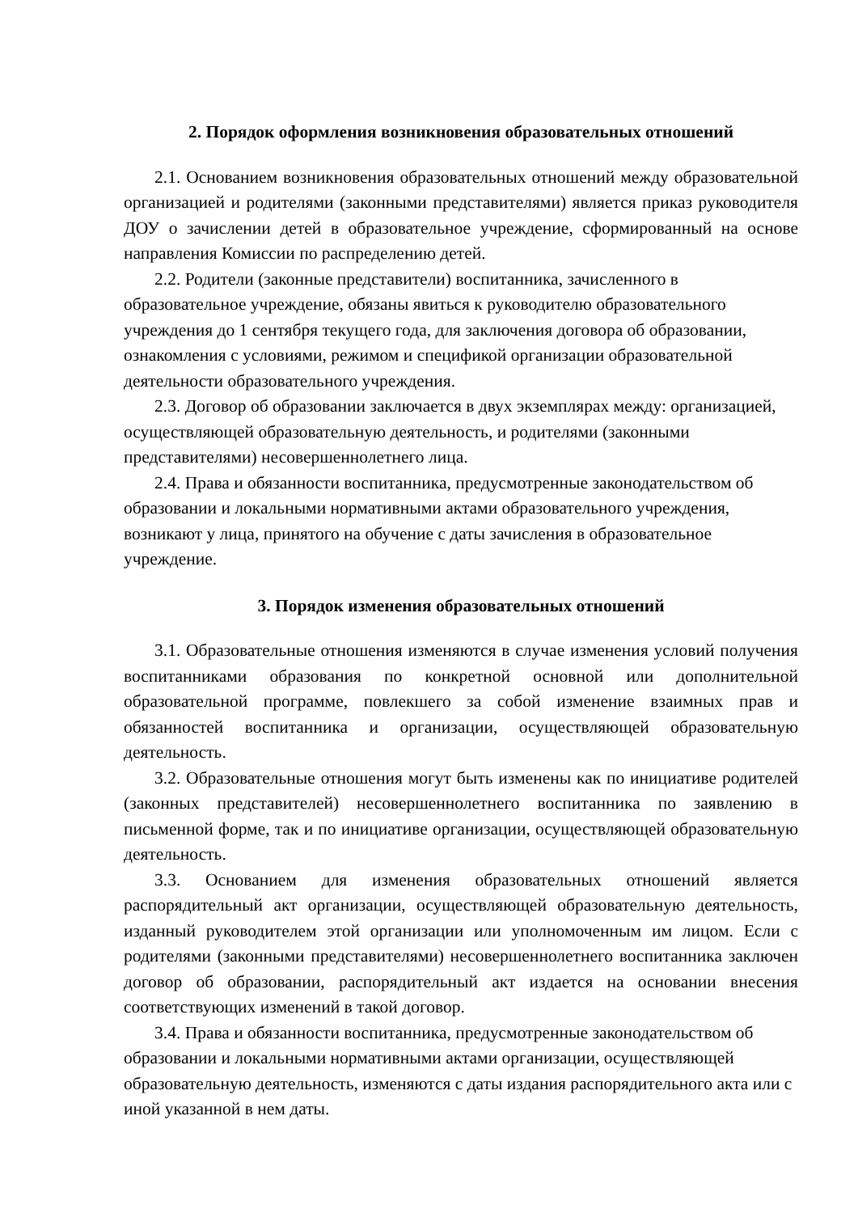2. Порядок оформления возникновения образовательных отношений
2.1. Основанием возникновения образовательных отношений между образовательной организацией и родителями (законными представителями) является приказ руководителя ДОУ о зачислении детей в образовательное учреждение, сформированный на основе направления Комиссии по распределению детей.
2.2. Родители (законные представители) воспитанника, зачисленного в образовательное учреждение, обязаны явиться к руководителю образовательного учреждения до 1 сентября текущего года, для заключения договора об образовании, ознакомления с условиями, режимом и спецификой организации образовательной деятельности образовательного учреждения.
2.3. Договор об образовании заключается в двух экземплярах между: организацией, осуществляющей образовательную деятельность, и родителями (законными представителями) несовершеннолетнего лица.
2.4. Права и обязанности воспитанника, предусмотренные законодательством об образовании и локальными нормативными актами образовательного учреждения, возникают у лица, принятого на обучение с даты зачисления в образовательное учреждение.
3. Порядок изменения образовательных отношений
3.1. Образовательные отношения изменяются в случае изменения условий получения воспитанниками образования по конкретной основной или дополнительной образовательной программе, повлекшего за собой изменение взаимных прав и обязанностей воспитанника и организации, осуществляющей образовательную деятельность.
3.2. Образовательные отношения могут быть изменены как по инициативе родителей (законных представителей) несовершеннолетнего воспитанника по заявлению в письменной форме, так и по инициативе организации, осуществляющей образовательную деятельность.
3.3. Основанием для изменения образовательных отношений является распорядительный акт организации, осуществляющей образовательную деятельность, изданный руководителем этой организации или уполномоченным им лицом. Если с родителями (законными представителями) несовершеннолетнего воспитанника заключен договор об образовании, распорядительный акт издается на основании внесения соответствующих изменений в такой договор.
3.4. Права и обязанности воспитанника, предусмотренные законодательством об образовании и локальными нормативными актами организации, осуществляющей образовательную деятельность, изменяются с даты издания распорядительного акта или с иной указанной в нем даты.